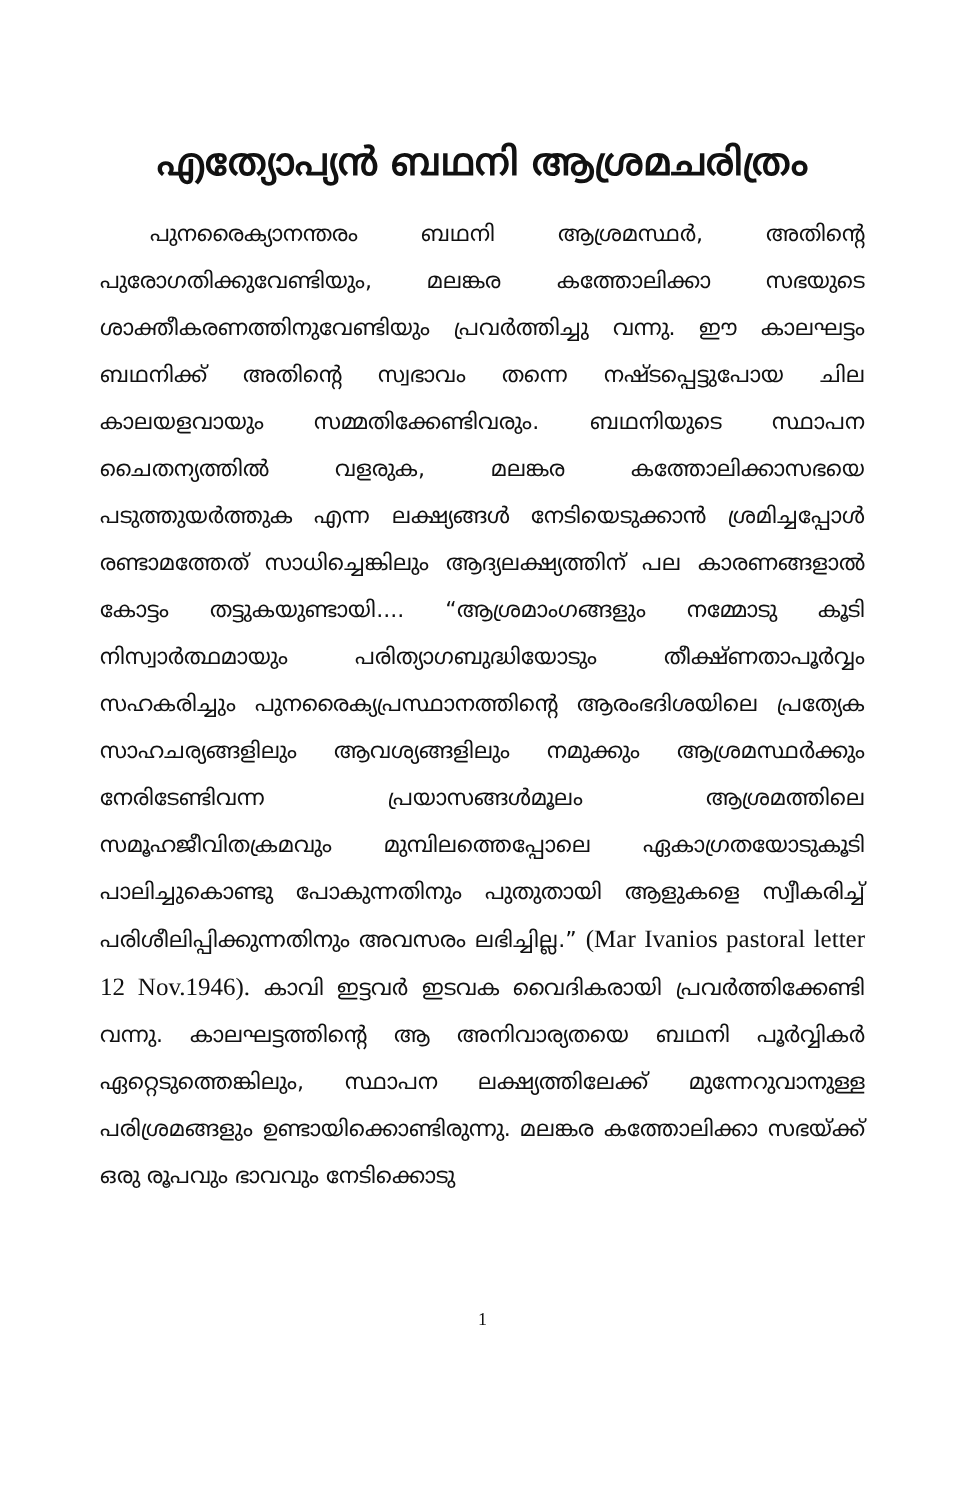എത്യോപ്യൻ ബഥനി ആശ്രമചരിത്രം
പുനരൈക്യാനന്തരം ബഥനി ആശ്രമസ്ഥർ, അതിന്റെ പുരോഗതിക്കുവേണ്ടിയും, മലങ്കര കത്തോലിക്കാ സഭയുടെ ശാക്തീകരണത്തിനുവേണ്ടിയും പ്രവർത്തിച്ചു വന്നു. ഈ കാലഘട്ടം ബഥനിക്ക് അതിന്റെ സ്വഭാവം തന്നെ നഷ്ടപ്പെട്ടുപോയ ചില കാലയളവായും സമ്മതിക്കേണ്ടിവരും. ബഥനിയുടെ സ്ഥാപന ചൈതന്യത്തിൽ വളരുക, മലങ്കര കത്തോലിക്കാസഭയെ പടുത്തുയർത്തുക എന്ന ലക്ഷ്യങ്ങൾ നേടിയെടുക്കാൻ ശ്രമിച്ചപ്പോൾ രണ്ടാമത്തേത് സാധിച്ചെങ്കിലും ആദ്യലക്ഷ്യത്തിന് പല കാരണങ്ങളാൽ കോട്ടം തട്ടുകയുണ്ടായി.... “ആശ്രമാംഗങ്ങളും നമ്മോടു കൂടി നിസ്വാർത്ഥമായും പരിത്യാഗബുദ്ധിയോടും തീക്ഷ്ണതാപൂർവ്വം സഹകരിച്ചും പുനരൈക്യപ്രസ്ഥാനത്തിന്റെ ആരംഭദിശയിലെ പ്രത്യേക സാഹചര്യങ്ങളിലും ആവശ്യങ്ങളിലും നമുക്കും ആശ്രമസ്ഥർക്കും നേരിടേണ്ടിവന്ന പ്രയാസങ്ങൾമൂലം ആശ്രമത്തിലെ സമൂഹജീവിതക്രമവും മുമ്പിലത്തെപ്പോലെ ഏകാഗ്രതയോടുകൂടി പാലിച്ചുകൊണ്ടു പോകുന്നതിനും പുതുതായി ആളുകളെ സ്വീകരിച്ച് പരിശീലിപ്പിക്കുന്നതിനും അവസരം ലഭിച്ചില്ല.” (Mar Ivanios pastoral letter 12 Nov.1946). കാവി ഇട്ടവർ ഇടവക വൈദികരായി പ്രവർത്തിക്കേണ്ടി വന്നു. കാലഘട്ടത്തിന്റെ ആ അനിവാര്യതയെ ബഥനി പൂർവ്വികർ ഏറ്റെടുത്തെങ്കിലും, സ്ഥാപന ലക്ഷ്യത്തിലേക്ക് മുന്നേറുവാനുള്ള പരിശ്രമങ്ങളും ഉണ്ടായിക്കൊണ്ടിരുന്നു. മലങ്കര കത്തോലിക്കാ സഭയ്ക്ക് ഒരു രൂപവും ഭാവവും നേടിക്കൊടു
1